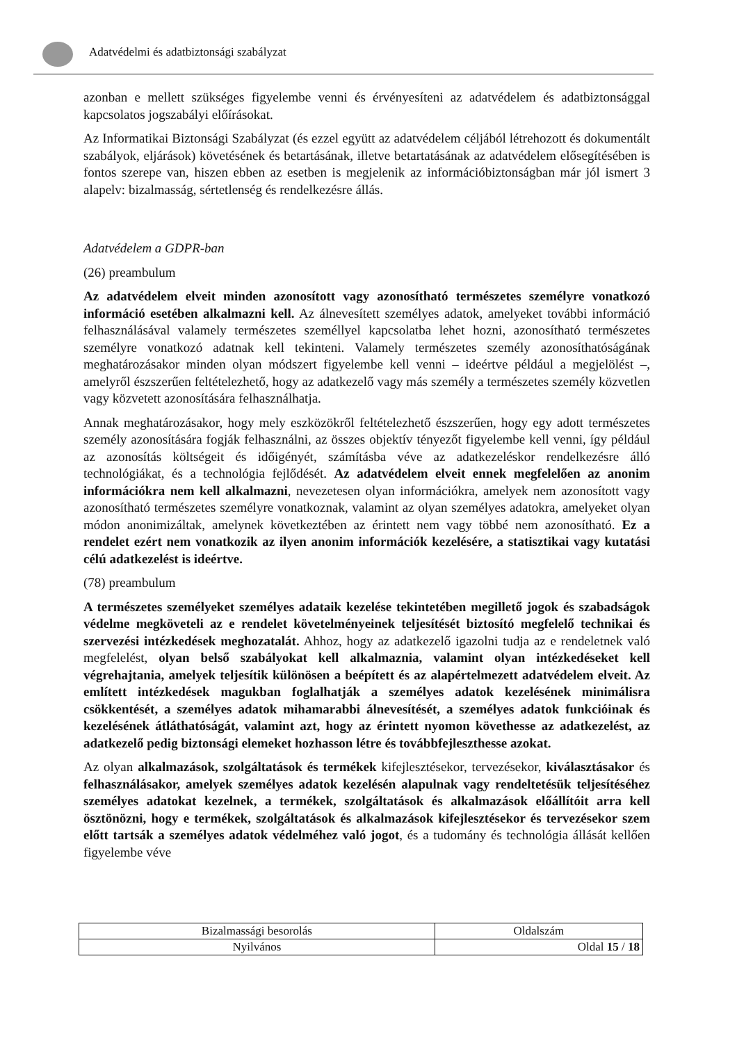Adatvédelmi és adatbiztonsági szabályzat
azonban e mellett szükséges figyelembe venni és érvényesíteni az adatvédelem és adatbiztonsággal kapcsolatos jogszabályi előírásokat.
Az Informatikai Biztonsági Szabályzat (és ezzel együtt az adatvédelem céljából létrehozott és dokumentált szabályok, eljárások) követésének és betartásának, illetve betartatásának az adatvédelem elősegítésében is fontos szerepe van, hiszen ebben az esetben is megjelenik az információbiztonságban már jól ismert 3 alapelv: bizalmasság, sértetlenség és rendelkezésre állás.
Adatvédelem a GDPR-ban
(26) preambulum
Az adatvédelem elveit minden azonosított vagy azonosítható természetes személyre vonatkozó információ esetében alkalmazni kell. Az álnevesített személyes adatok, amelyeket további információ felhasználásával valamely természetes személlyel kapcsolatba lehet hozni, azonosítható természetes személyre vonatkozó adatnak kell tekinteni. Valamely természetes személy azonosíthatóságának meghatározásakor minden olyan módszert figyelembe kell venni – ideértve például a megjelölést –, amelyről észszerűen feltételezhető, hogy az adatkezelő vagy más személy a természetes személy közvetlen vagy közvetett azonosítására felhasználhatja.
Annak meghatározásakor, hogy mely eszközökről feltételezhető észszerűen, hogy egy adott természetes személy azonosítására fogják felhasználni, az összes objektív tényezőt figyelembe kell venni, így például az azonosítás költségeit és időigényét, számításba véve az adatkezeléskor rendelkezésre álló technológiákat, és a technológia fejlődését. Az adatvédelem elveit ennek megfelelően az anonim információkra nem kell alkalmazni, nevezetesen olyan információkra, amelyek nem azonosított vagy azonosítható természetes személyre vonatkoznak, valamint az olyan személyes adatokra, amelyeket olyan módon anonimizáltak, amelynek következtében az érintett nem vagy többé nem azonosítható. Ez a rendelet ezért nem vonatkozik az ilyen anonim információk kezelésére, a statisztikai vagy kutatási célú adatkezelést is ideértve.
(78) preambulum
A természetes személyeket személyes adataik kezelése tekintetében megillető jogok és szabadságok védelme megköveteli az e rendelet követelményeinek teljesítését biztosító megfelelő technikai és szervezési intézkedések meghozatalát. Ahhoz, hogy az adatkezelő igazolni tudja az e rendeletnek való megfelelést, olyan belső szabályokat kell alkalmaznia, valamint olyan intézkedéseket kell végrehajtania, amelyek teljesítik különösen a beépített és az alapértelmezett adatvédelem elveit. Az említett intézkedések magukban foglalhatják a személyes adatok kezelésének minimálisra csökkentését, a személyes adatok mihamarabbi álnevesítését, a személyes adatok funkcióinak és kezelésének átláthatóságát, valamint azt, hogy az érintett nyomon követhesse az adatkezelést, az adatkezelő pedig biztonsági elemeket hozhasson létre és továbbfejleszthesse azokat.
Az olyan alkalmazások, szolgáltatások és termékek kifejlesztésekor, tervezésekor, kiválasztásakor és felhasználásakor, amelyek személyes adatok kezelésén alapulnak vagy rendeltetésük teljesítéséhez személyes adatokat kezelnek, a termékek, szolgáltatások és alkalmazások előállítóit arra kell ösztönözni, hogy e termékek, szolgáltatások és alkalmazások kifejlesztésekor és tervezésekor szem előtt tartsák a személyes adatok védelméhez való jogot, és a tudomány és technológia állását kellően figyelembe véve
| Bizalmassági besorolás | Oldalszám |
| Nyilvános | Oldal 15 / 18 |